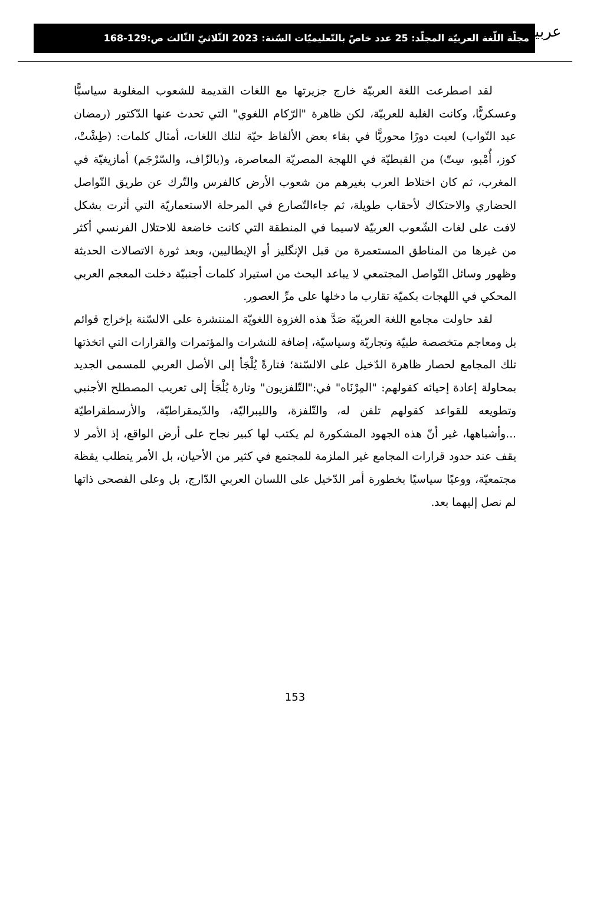عربية
مجلّة اللّغة العربيّة المجلّد: 25 عدد خاصّ بالتّعليميّات السّنة: 2023 الثّلاثيّ الثّالث ص:129-168
لقد اصطرعت اللغة العربيّة خارج جزيرتها مع اللغات القديمة للشعوب المغلوبة سياسيًّا وعسكريًّا، وكانت الغلبة للعربيّة، لكن ظاهرة "الرّكام اللغوي" التي تحدث عنها الدّكتور (رمضان عبد التّواب) لعبت دورًا محوريًّا في بقاء بعض الألفاظ حيّة لتلك اللغات، أمثال كلمات: (طِشْتْ، كوز، أُمْبو، سِتّ) من القبطيّة في اللهجة المصريّة المعاصرة، و(بالزّاف، والسّرْجَم) أمازيغيّة في المغرب، ثم كان اختلاط العرب بغيرهم من شعوب الأرض كالفرس والتّرك عن طريق التّواصل الحضاري والاحتكاك لأحقاب طويلة، ثم جاءالتّصارع في المرحلة الاستعماريّة التي أثرت بشكل لافت على لغات الشّعوب العربيّة لاسيما في المنطقة التي كانت خاضعة للاحتلال الفرنسي أكثر من غيرها من المناطق المستعمرة من قبل الإنگليز أو الإيطاليين، وبعد ثورة الاتصالات الحديثة وظهور وسائل التّواصل المجتمعي لا يباعد البحث من استيراد كلمات أجنبيّة دخلت المعجم العربي المحكي في اللهجات بكميّة تقارب ما دخلها على مرِّ العصور.
لقد حاولت مجامع اللغة العربيّة صَدَّ هذه الغزوة اللغويّة المنتشرة على الالسّنة بإخراج قوائم بل ومعاجم متخصصة طبيّة وتجاريّة وسياسيّة، إضافة للنشرات والمؤتمرات والقرارات التي اتخذتها تلك المجامع لحصار ظاهرة الدّخيل على الالسّنة؛ فتارةً يُلْجَأ إلى الأصل العربي للمسمى الجديد بمحاولة إعادة إحيائه كقولهم: "المِرْنَاه" في:"التّلفزيون" وتارة يُلْجَأ إلى تعريب المصطلح الأجنبي وتطويعه للقواعد كقولهم تلفن له، والتّلفزة، والليبراليّة، والدّيمقراطيّة، والأرسطقراطيّة ...وأشباهها، غير أنّ هذه الجهود المشكورة لم يكتب لها كبير نجاح على أرض الواقع، إذ الأمر لا يقف عند حدود قرارات المجامع غير الملزمة للمجتمع في كثير من الأحيان، بل الأمر يتطلب يقظة مجتمعيّة، ووعيًا سياسيًا بخطورة أمر الدّخيل على اللسان العربي الدّارج، بل وعلى الفصحى ذاتها لم نصل إليهما بعد.
153